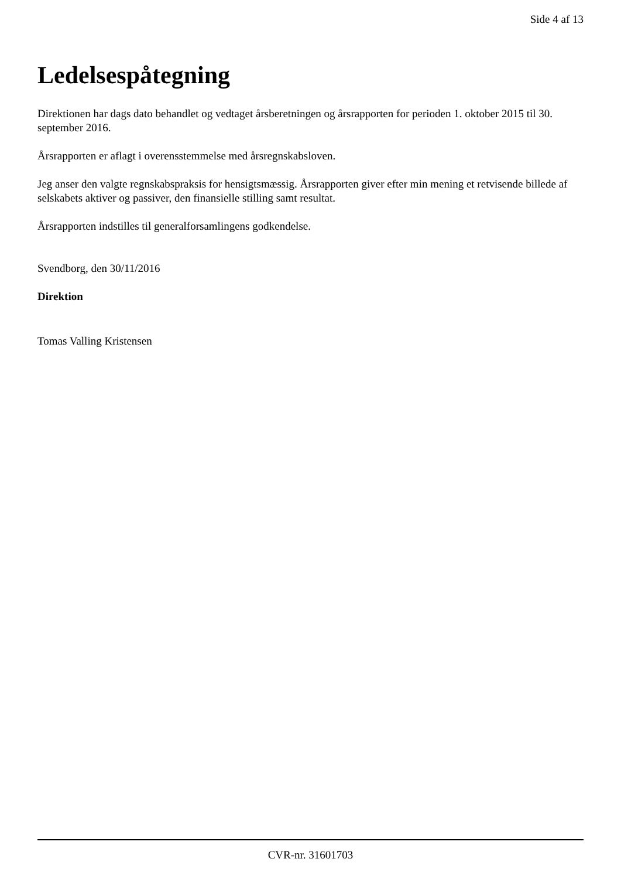Side 4 af 13
Ledelsespåtegning
Direktionen har dags dato behandlet og vedtaget årsberetningen og årsrapporten for perioden 1. oktober 2015 til 30. september 2016.
Årsrapporten er aflagt i overensstemmelse med årsregnskabsloven.
Jeg anser den valgte regnskabspraksis for hensigtsmæssig. Årsrapporten giver efter min mening et retvisende billede af selskabets aktiver og passiver, den finansielle stilling samt resultat.
Årsrapporten indstilles til generalforsamlingens godkendelse.
Svendborg, den 30/11/2016
Direktion
Tomas Valling Kristensen
CVR-nr. 31601703